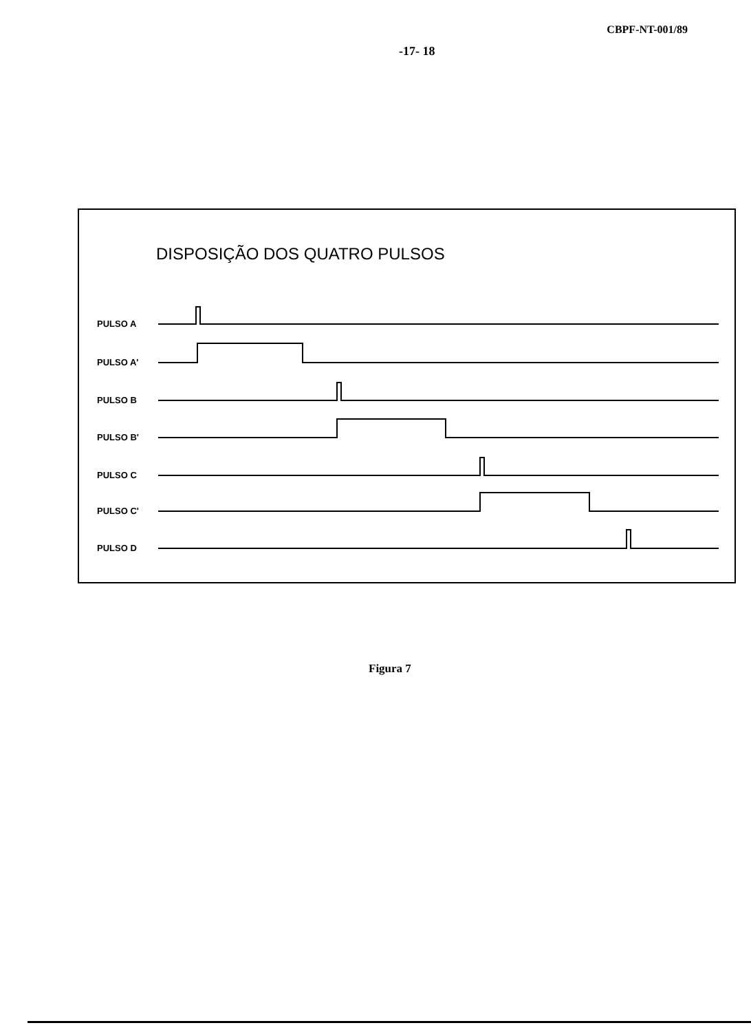CBPF-NT-001/89
-17- 18
DISPOSIÇÃO DOS QUATRO PULSOS
PULSO A
PULSO A'
PULSO B
PULSO B'
PULSO C
PULSO C'
PULSO D
Figura 7